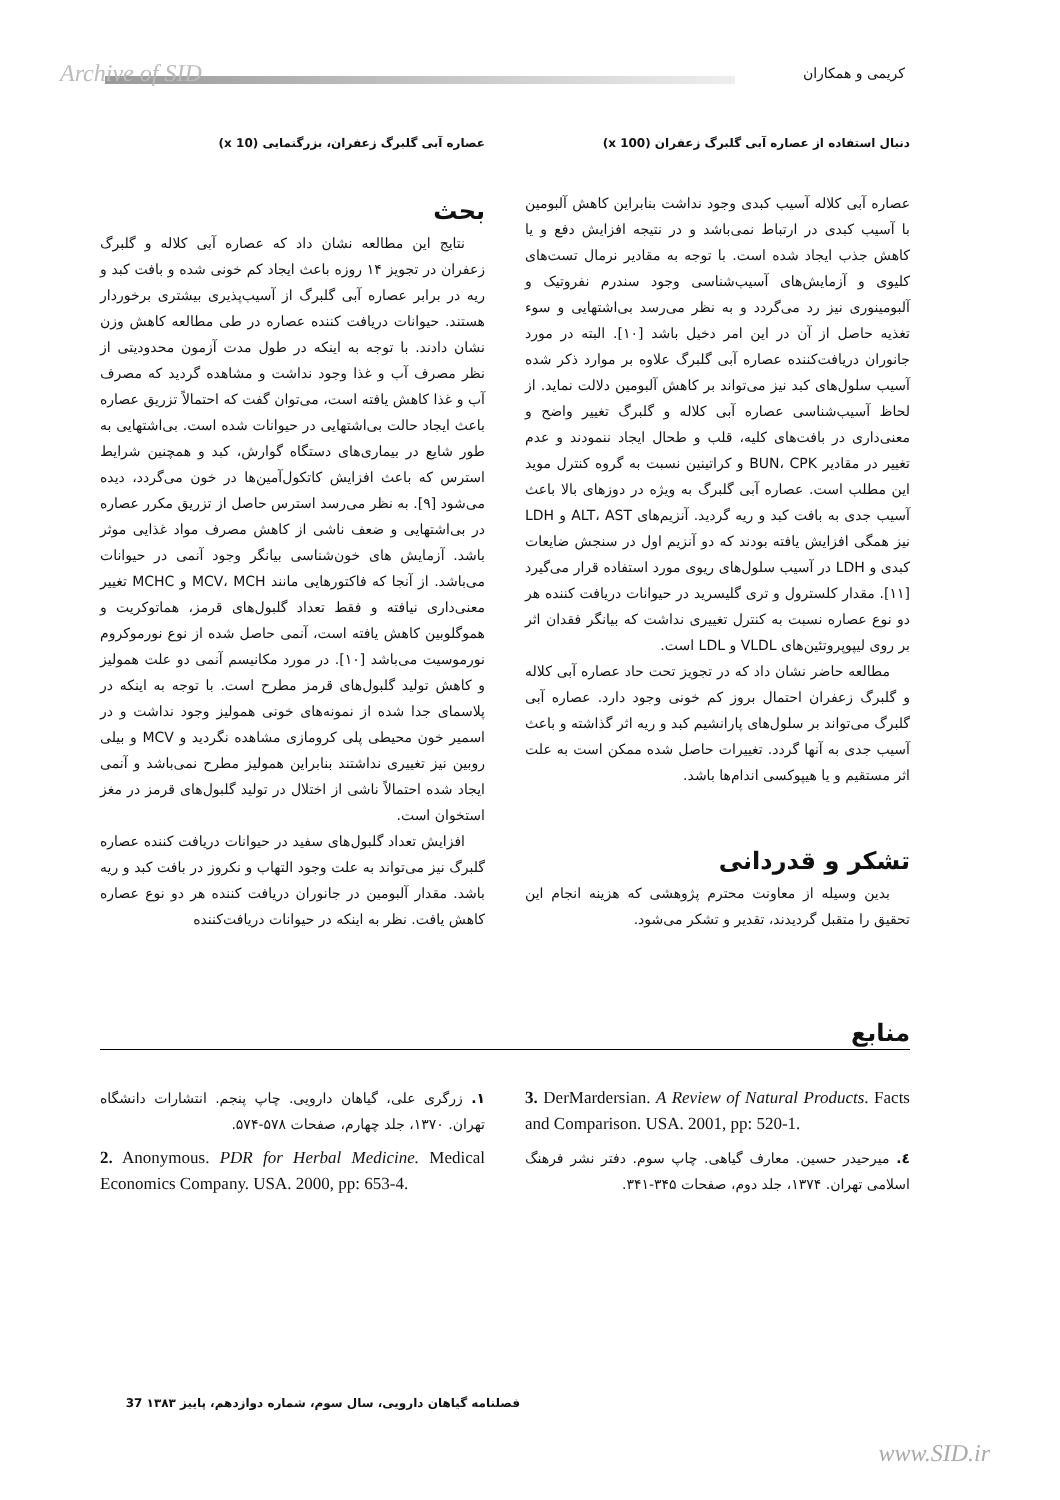Archive of SID کریمی و همکاران
عصاره آبی گلبرگ زعفران، بزرگنمایی (10 x) دنبال استفاده از عصاره آبی گلبرگ زعفران (100 x)
بحث
نتایج این مطالعه نشان داد که عصاره آبی کلاله و گلبرگ زعفران در تجویز ۱۴ روزه باعث ایجاد کم خونی شده و بافت کبد و ریه در برابر عصاره آبی گلبرگ از آسیب‌پذیری بیشتری برخوردار هستند. حیوانات دریافت کننده عصاره در طی مطالعه کاهش وزن نشان دادند. با توجه به اینکه در طول مدت آزمون محدودیتی از نظر مصرف آب و غذا وجود نداشت و مشاهده گردید که مصرف آب و غذا کاهش یافته است، می‌توان گفت که احتمالاً تزریق عصاره باعث ایجاد حالت بی‌اشتهایی در حیوانات شده است. بی‌اشتهایی به طور شایع در بیماری‌های دستگاه گوارش، کبد و همچنین شرایط استرس که باعث افزایش کاتکول‌آمین‌ها در خون می‌گردد، دیده می‌شود [۹]. به نظر می‌رسد استرس حاصل از تزریق مکرر عصاره در بی‌اشتهایی و ضعف ناشی از کاهش مصرف مواد غذایی موثر باشد. آزمایش های خون‌شناسی بیانگر وجود آنمی در حیوانات می‌باشد. از آنجا که فاکتورهایی مانند MCV، MCH و MCHC تغییر معنی‌داری نیافته و فقط تعداد گلبول‌های قرمز، هماتوکریت و هموگلوبین کاهش یافته است، آنمی حاصل شده از نوع نورموکروم نورموسیت می‌باشد [۱۰]. در مورد مکانیسم آنمی دو علت همولیز و کاهش تولید گلبول‌های قرمز مطرح است. با توجه به اینکه در پلاسمای جدا شده از نمونه‌های خونی همولیز وجود نداشت و در اسمیر خون محیطی پلی کرومازی مشاهده نگردید و MCV و بیلی روبین نیز تغییری نداشتند بنابراین همولیز مطرح نمی‌باشد و آنمی ایجاد شده احتمالاً ناشی از اختلال در تولید گلبول‌های قرمز در مغز استخوان است.
افزایش تعداد گلبول‌های سفید در حیوانات دریافت کننده عصاره گلبرگ نیز می‌تواند به علت وجود التهاب و نکروز در بافت کبد و ریه باشد. مقدار آلبومین در جانوران دریافت کننده هر دو نوع عصاره کاهش یافت. نظر به اینکه در حیوانات دریافت‌کننده
عصاره آبی کلاله آسیب کبدی وجود نداشت بنابراین کاهش آلبومین با آسیب کبدی در ارتباط نمی‌باشد و در نتیجه افزایش دفع و یا کاهش جذب ایجاد شده است. با توجه به مقادیر نرمال تست‌های کلیوی و آزمایش‌های آسیب‌شناسی وجود سندرم نفروتیک و آلبومینوری نیز رد می‌گردد و به نظر می‌رسد بی‌اشتهایی و سوء تغذیه حاصل از آن در این امر دخیل باشد [۱۰]. البته در مورد جانوران دریافت‌کننده عصاره آبی گلبرگ علاوه بر موارد ذکر شده آسیب سلول‌های کبد نیز می‌تواند بر کاهش آلبومین دلالت نماید. از لحاظ آسیب‌شناسی عصاره آبی کلاله و گلبرگ تغییر واضح و معنی‌داری در بافت‌های کلیه، قلب و طحال ایجاد ننمودند و عدم تغییر در مقادیر BUN، CPK و کراتینین نسبت به گروه کنترل موید این مطلب است. عصاره آبی گلبرگ به ویژه در دوزهای بالا باعث آسیب جدی به بافت کبد و ریه گردید. آنزیم‌های ALT، AST و LDH نیز همگی افزایش یافته بودند که دو آنزیم اول در سنجش ضایعات کبدی و LDH در آسیب سلول‌های ریوی مورد استفاده قرار می‌گیرد [۱۱]. مقدار کلسترول و تری گلیسرید در حیوانات دریافت کننده هر دو نوع عصاره نسبت به کنترل تغییری نداشت که بیانگر فقدان اثر بر روی لیپوپروتئین‌های VLDL و LDL است.
مطالعه حاضر نشان داد که در تجویز تحت حاد عصاره آبی کلاله و گلبرگ زعفران احتمال بروز کم خونی وجود دارد. عصاره آبی گلبرگ می‌تواند بر سلول‌های پارانشیم کبد و ریه اثر گذاشته و باعث آسیب جدی به آنها گردد. تغییرات حاصل شده ممکن است به علت اثر مستقیم و یا هیپوکسی اندام‌ها باشد.
تشکر و قدردانی
بدین وسیله از معاونت محترم پژوهشی که هزینه انجام این تحقیق را متقبل گردیدند، تقدیر و تشکر می‌شود.
منابع
۱. زرگری علی، گیاهان دارویی. چاپ پنجم. انتشارات دانشگاه تهران. ۱۳۷۰، جلد چهارم، صفحات ۵۷۸-۵۷۴.
2. Anonymous. PDR for Herbal Medicine. Medical Economics Company. USA. 2000, pp: 653-4.
3. DerMardersian. A Review of Natural Products. Facts and Comparison. USA. 2001, pp: 520-1.
٤. میرحیدر حسین. معارف گیاهی. چاپ سوم. دفتر نشر فرهنگ اسلامی تهران. ۱۳۷۴، جلد دوم، صفحات ۳۴۵-۳۴۱.
فصلنامه گیاهان دارویی، سال سوم، شماره دوازدهم، پاییز ۱۳۸۳ 37
www.SID.ir